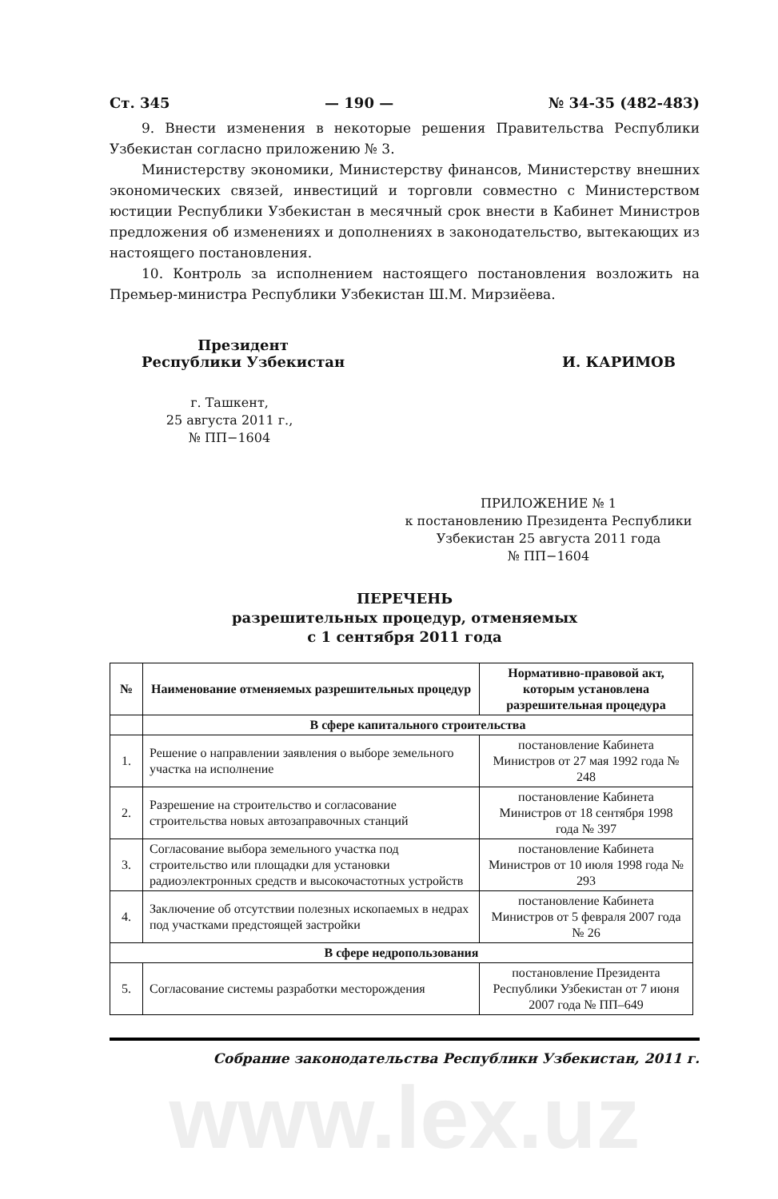Ст. 345 — 190 — № 34-35 (482-483)
9. Внести изменения в некоторые решения Правительства Республики Узбекистан согласно приложению № 3.
Министерству экономики, Министерству финансов, Министерству внешних экономических связей, инвестиций и торговли совместно с Министерством юстиции Республики Узбекистан в месячный срок внести в Кабинет Министров предложения об изменениях и дополнениях в законодательство, вытекающих из настоящего постановления.
10. Контроль за исполнением настоящего постановления возложить на Премьер-министра Республики Узбекистан Ш.М. Мирзиёева.
Президент
Республики Узбекистан
И. КАРИМОВ
г. Ташкент,
25 августа 2011 г.,
№ ПП−1604
ПРИЛОЖЕНИЕ № 1
к постановлению Президента Республики Узбекистан 25 августа 2011 года
№ ПП−1604
ПЕРЕЧЕНЬ
разрешительных процедур, отменяемых
с 1 сентября 2011 года
| № | Наименование отменяемых разрешительных процедур | Нормативно-правовой акт, которым установлена разрешительная процедура |
| --- | --- | --- |
| | В сфере капитального строительства | |
| 1. | Решение о направлении заявления о выборе земельного участка на исполнение | постановление Кабинета Министров от 27 мая 1992 года № 248 |
| 2. | Разрешение на строительство и согласование строительства новых автозаправочных станций | постановление Кабинета Министров от 18 сентября 1998 года № 397 |
| 3. | Согласование выбора земельного участка под строительство или площадки для установки радиоэлектронных средств и высокочастотных устройств | постановление Кабинета Министров от 10 июля 1998 года № 293 |
| 4. | Заключение об отсутствии полезных ископаемых в недрах под участками предстоящей застройки | постановление Кабинета Министров от 5 февраля 2007 года № 26 |
| В сфере недропользования | | |
| 5. | Согласование системы разработки месторождения | постановление Президента Республики Узбекистан от 7 июня 2007 года № ПП–649 |
Собрание законодательства Республики Узбекистан, 2011 г.
www.lex.uz